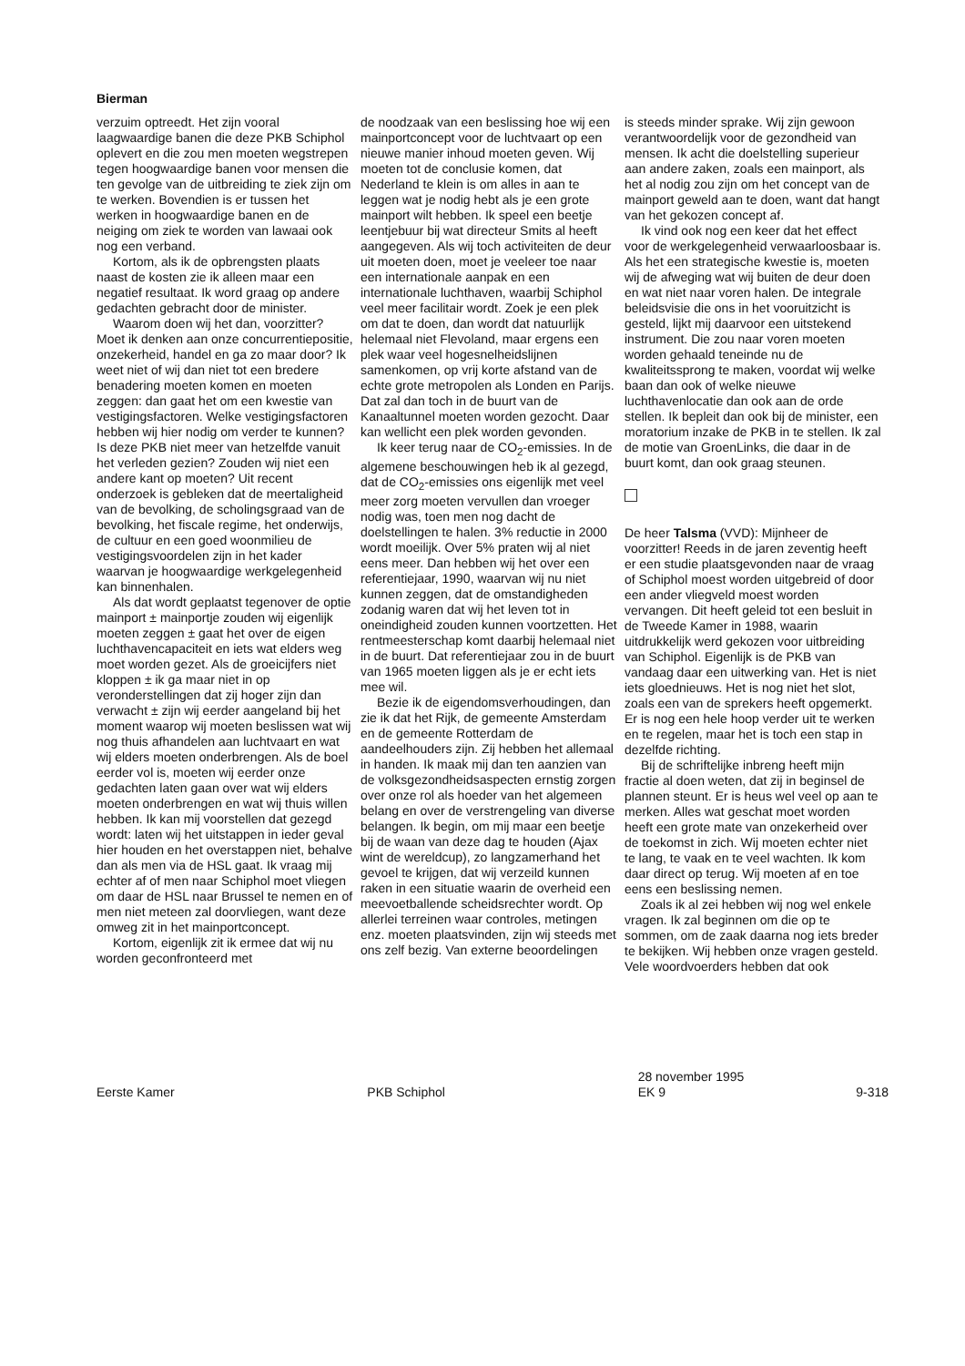Bierman
verzuim optreedt. Het zijn vooral laagwaardige banen die deze PKB Schiphol oplevert en die zou men moeten wegstrepen tegen hoogwaardige banen voor mensen die ten gevolge van de uitbreiding te ziek zijn om te werken. Bovendien is er tussen het werken in hoogwaardige banen en de neiging om ziek te worden van lawaai ook nog een verband.
Kortom, als ik de opbrengsten plaats naast de kosten zie ik alleen maar een negatief resultaat. Ik word graag op andere gedachten gebracht door de minister.
Waarom doen wij het dan, voorzitter? Moet ik denken aan onze concurrentiepositie, onzekerheid, handel en ga zo maar door? Ik weet niet of wij dan niet tot een bredere benadering moeten komen en moeten zeggen: dan gaat het om een kwestie van vestigingsfactoren. Welke vestigingsfactoren hebben wij hier nodig om verder te kunnen? Is deze PKB niet meer van hetzelfde vanuit het verleden gezien? Zouden wij niet een andere kant op moeten? Uit recent onderzoek is gebleken dat de meertaligheid van de bevolking, de scholingsgraad van de bevolking, het fiscale regime, het onderwijs, de cultuur en een goed woonmilieu de vestigingsvoordelen zijn in het kader waarvan je hoogwaardige werkgelegenheid kan binnenhalen.
Als dat wordt geplaatst tegenover de optie mainport ± mainportje zouden wij eigenlijk moeten zeggen ± gaat het over de eigen luchthavencapaciteit en iets wat elders weg moet worden gezet. Als de groeicijfers niet kloppen ± ik ga maar niet in op veronderstellingen dat zij hoger zijn dan verwacht ± zijn wij eerder aangeland bij het moment waarop wij moeten beslissen wat wij nog thuis afhandelen aan luchtvaart en wat wij elders moeten onderbrengen. Als de boel eerder vol is, moeten wij eerder onze gedachten laten gaan over wat wij elders moeten onderbrengen en wat wij thuis willen hebben. Ik kan mij voorstellen dat gezegd wordt: laten wij het uitstappen in ieder geval hier houden en het overstappen niet, behalve dan als men via de HSL gaat. Ik vraag mij echter af of men naar Schiphol moet vliegen om daar de HSL naar Brussel te nemen en of men niet meteen zal doorvliegen, want deze omweg zit in het mainportconcept.
Kortom, eigenlijk zit ik ermee dat wij nu worden geconfronteerd met
de noodzaak van een beslissing hoe wij een mainportconcept voor de luchtvaart op een nieuwe manier inhoud moeten geven. Wij moeten tot de conclusie komen, dat Nederland te klein is om alles in aan te leggen wat je nodig hebt als je een grote mainport wilt hebben. Ik speel een beetje leentjebuur bij wat directeur Smits al heeft aangegeven. Als wij toch activiteiten de deur uit moeten doen, moet je veeleer toe naar een internationale aanpak en een internationale luchthaven, waarbij Schiphol veel meer facilitair wordt. Zoek je een plek om dat te doen, dan wordt dat natuurlijk helemaal niet Flevoland, maar ergens een plek waar veel hogesnelheidslijnen samenkomen, op vrij korte afstand van de echte grote metropolen als Londen en Parijs. Dat zal dan toch in de buurt van de Kanaaltunnel moeten worden gezocht. Daar kan wellicht een plek worden gevonden.
Ik keer terug naar de CO<sub>2</sub>-emissies. In de algemene beschouwingen heb ik al gezegd, dat de CO<sub>2</sub>-emissies ons eigenlijk met veel meer zorg moeten vervullen dan vroeger nodig was, toen men nog dacht de doelstellingen te halen. 3% reductie in 2000 wordt moeilijk. Over 5% praten wij al niet eens meer. Dan hebben wij het over een referentiejaar, 1990, waarvan wij nu niet kunnen zeggen, dat de omstandigheden zodanig waren dat wij het leven tot in oneindigheid zouden kunnen voortzetten. Het rentmeesterschap komt daarbij helemaal niet in de buurt. Dat referentiejaar zou in de buurt van 1965 moeten liggen als je er echt iets mee wil.
Bezie ik de eigendomsverhoudingen, dan zie ik dat het Rijk, de gemeente Amsterdam en de gemeente Rotterdam de aandeelhouders zijn. Zij hebben het allemaal in handen. Ik maak mij dan ten aanzien van de volksgezondheidsaspecten ernstig zorgen over onze rol als hoeder van het algemeen belang en over de verstrengeling van diverse belangen. Ik begin, om mij maar een beetje bij de waan van deze dag te houden (Ajax wint de wereldcup), zo langzamerhand het gevoel te krijgen, dat wij verzeild kunnen raken in een situatie waarin de overheid een meevoetballende scheidsrechter wordt. Op allerlei terreinen waar controles, metingen enz. moeten plaatsvinden, zijn wij steeds met ons zelf bezig. Van externe beoordelingen
is steeds minder sprake. Wij zijn gewoon verantwoordelijk voor de gezondheid van mensen. Ik acht die doelstelling superieur aan andere zaken, zoals een mainport, als het al nodig zou zijn om het concept van de mainport geweld aan te doen, want dat hangt van het gekozen concept af.
Ik vind ook nog een keer dat het effect voor de werkgelegenheid verwaarloosbaar is. Als het een strategische kwestie is, moeten wij de afweging wat wij buiten de deur doen en wat niet naar voren halen. De integrale beleidsvisie die ons in het vooruitzicht is gesteld, lijkt mij daarvoor een uitstekend instrument. Die zou naar voren moeten worden gehaald teneinde nu de kwaliteitssprong te maken, voordat wij welke baan dan ook of welke nieuwe luchthavenlocatie dan ook aan de orde stellen. Ik bepleit dan ook bij de minister, een moratorium inzake de PKB in te stellen. Ik zal de motie van GroenLinks, die daar in de buurt komt, dan ook graag steunen.
De heer Talsma (VVD): Mijnheer de voorzitter! Reeds in de jaren zeventig heeft er een studie plaatsgevonden naar de vraag of Schiphol moest worden uitgebreid of door een ander vliegveld moest worden vervangen. Dit heeft geleid tot een besluit in de Tweede Kamer in 1988, waarin uitdrukkelijk werd gekozen voor uitbreiding van Schiphol. Eigenlijk is de PKB van vandaag daar een uitwerking van. Het is niet iets gloednieuws. Het is nog niet het slot, zoals een van de sprekers heeft opgemerkt. Er is nog een hele hoop verder uit te werken en te regelen, maar het is toch een stap in dezelfde richting.
Bij de schriftelijke inbreng heeft mijn fractie al doen weten, dat zij in beginsel de plannen steunt. Er is heus wel veel op aan te merken. Alles wat geschat moet worden heeft een grote mate van onzekerheid over de toekomst in zich. Wij moeten echter niet te lang, te vaak en te veel wachten. Ik kom daar direct op terug. Wij moeten af en toe eens een beslissing nemen.
Zoals ik al zei hebben wij nog wel enkele vragen. Ik zal beginnen om die op te sommen, om de zaak daarna nog iets breder te bekijken. Wij hebben onze vragen gesteld. Vele woordvoerders hebben dat ook
Eerste Kamer
PKB Schiphol 28 november 1995
EK 9
9-318